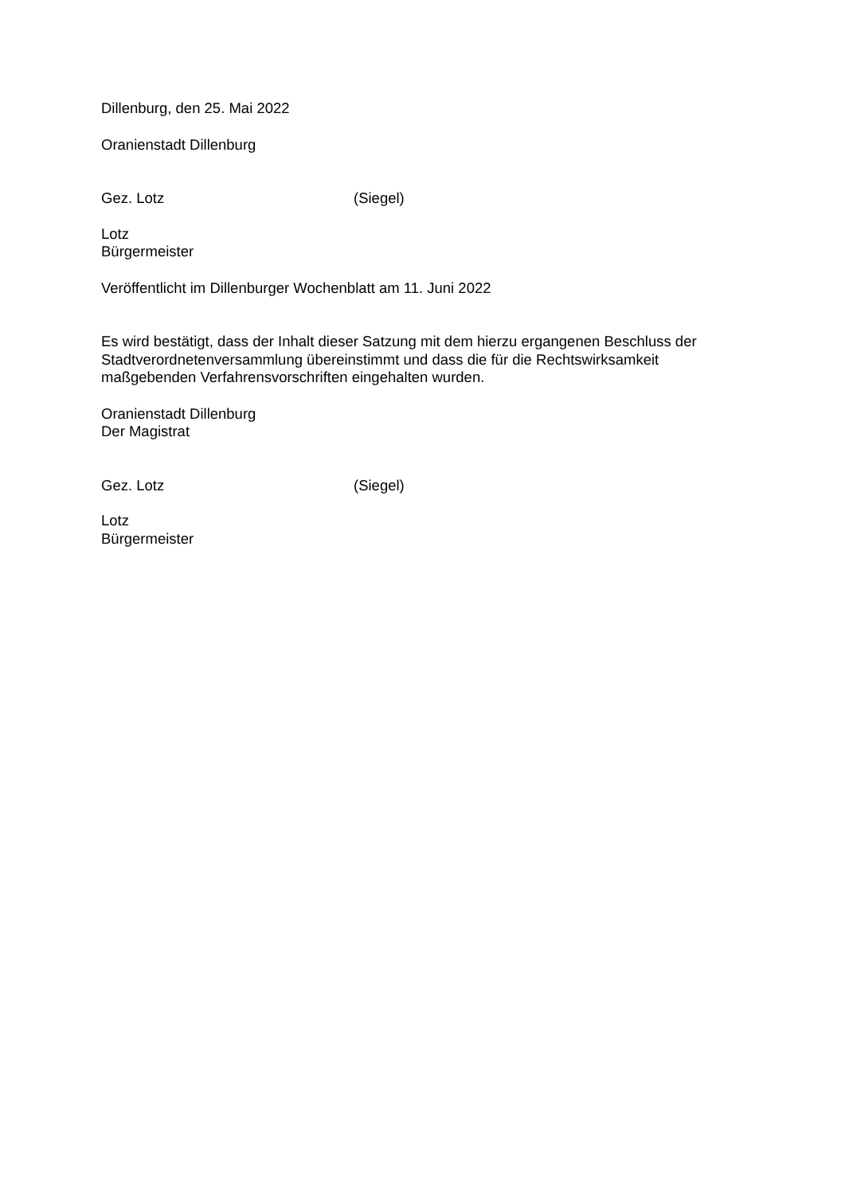Dillenburg, den 25. Mai 2022
Oranienstadt Dillenburg
Gez. Lotz (Siegel)
Lotz
Bürgermeister
Veröffentlicht im Dillenburger Wochenblatt am 11. Juni 2022
Es wird bestätigt, dass der Inhalt dieser Satzung mit dem hierzu ergangenen Beschluss der Stadtverordnetenversammlung übereinstimmt und dass die für die Rechtswirksamkeit maßgebenden Verfahrensvorschriften eingehalten wurden.
Oranienstadt Dillenburg
Der Magistrat
Gez. Lotz (Siegel)
Lotz
Bürgermeister